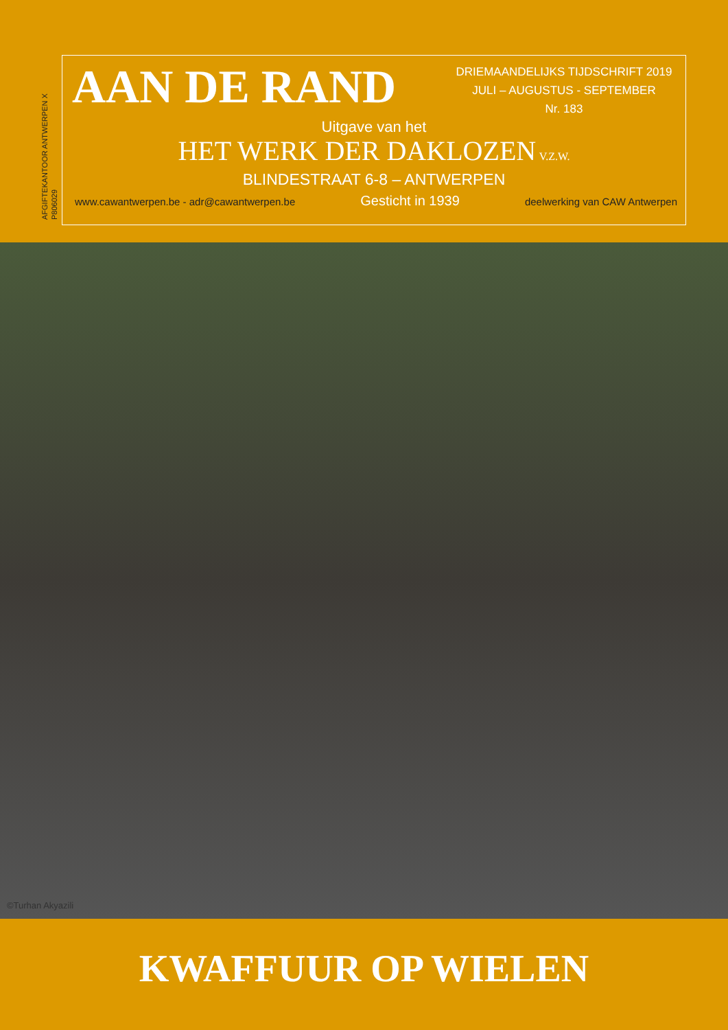AFGIFTEKANTOOR ANTWERPEN X
P806029
AAN DE RAND
DRIEMAANDELIJKS TIJDSCHRIFT 2019
JULI – AUGUSTUS - SEPTEMBER
Nr. 183
Uitgave van het
HET WERK DER DAKLOZEN V.Z.W.
BLINDESTRAAT 6-8 – ANTWERPEN
www.cawantwerpen.be - adr@cawantwerpen.be Gesticht in 1939 deelwerking van CAW Antwerpen
©Turhan Akyazili
KWAFFUUR OP WIELEN